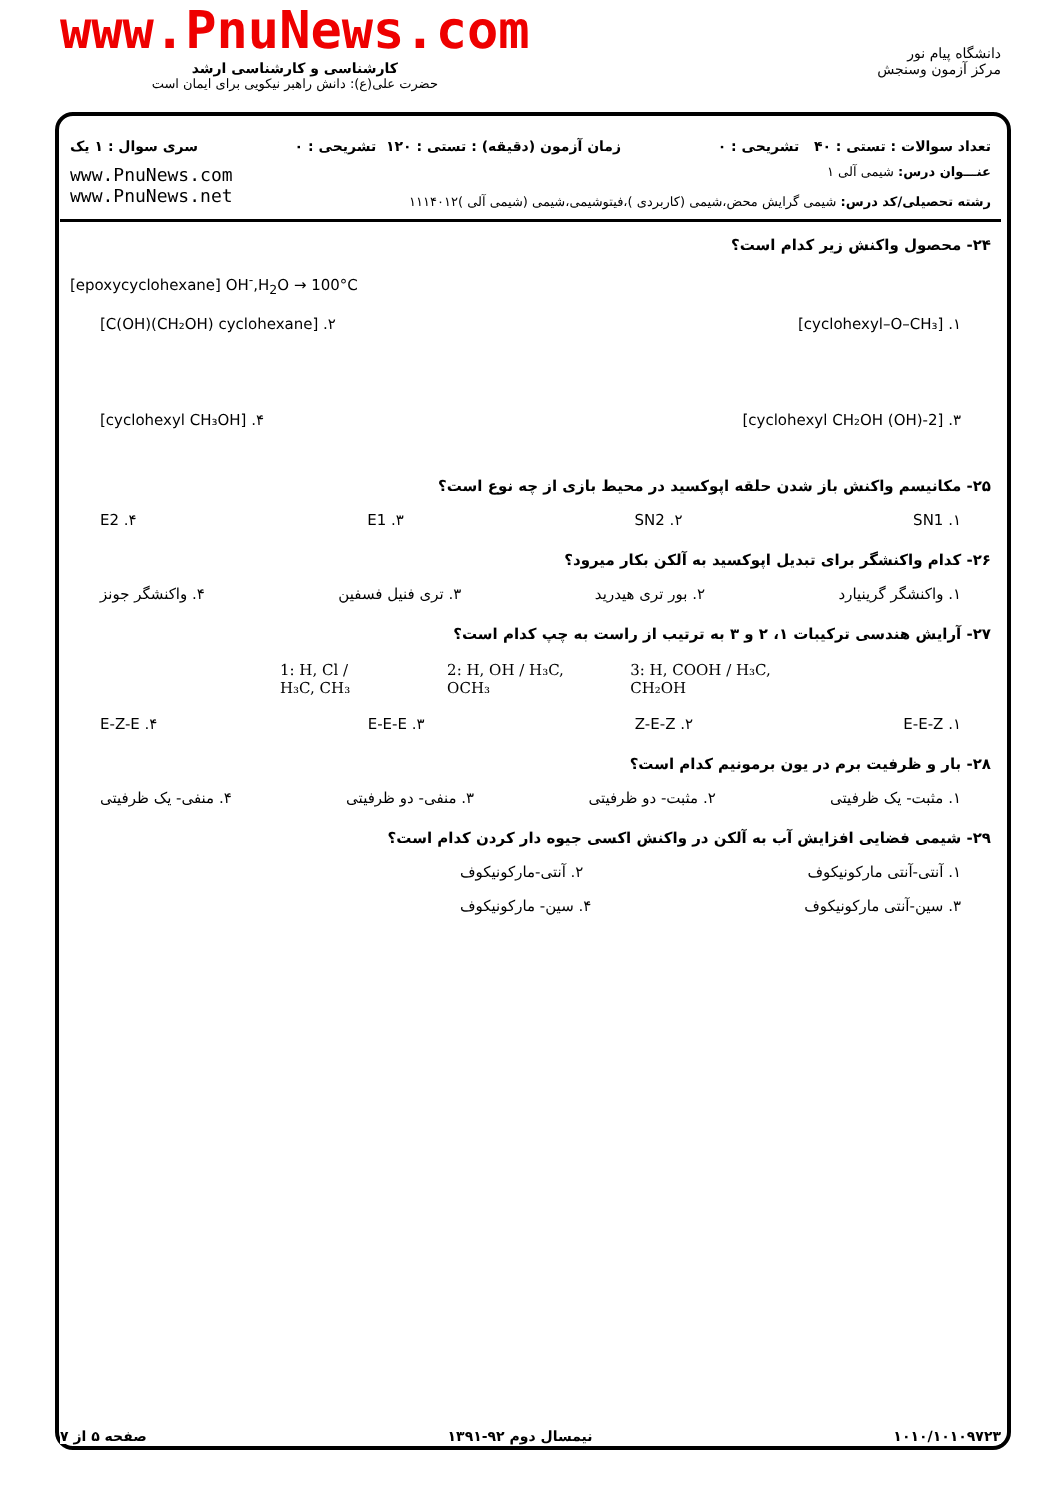www.PnuNews.com
کارشناسی و کارشناسی ارشد
حضرت علی(ع): دانش راهبر نیکویی برای ایمان است
دانشگاه پیام نور
مرکز آزمون وسنجش
تعداد سوالات : تستی : ۴۰ تشریحی : ۰ زمان آزمون (دقیقه) : تستی : ۱۲۰ تشریحی : ۰ سری سوال : ۱ یک
عنـــوان درس: شیمی آلی ۱
رشته تحصیلی/کد درس: شیمی گرایش محض،شیمی (کاربردی )،فیتوشیمی،شیمی (شیمی آلی )۱۱۱۴۰۱۲
www.PnuNews.com
www.PnuNews.net
۲۴- محصول واکنش زیر کدام است؟
[epoxycyclohexane] OH<sup>-</sup>,H<sub>2</sub>O → 100°C
۱. [cyclohexyl–O–CH₃] ۲. [C(OH)(CH₂OH) cyclohexane]
۳. [2-(OH) cyclohexyl CH₂OH] ۴. [cyclohexyl CH₃OH]
۲۵- مکانیسم واکنش باز شدن حلقه اپوکسید در محیط بازی از چه نوع است؟
SN1 .۱ SN2 .۲ E1 .۳ E2 .۴
۲۶- کدام واکنشگر برای تبدیل اپوکسید به آلکن بکار میرود؟
۱. واکنشگر گرینیارد ۲. بور تری هیدرید ۳. تری فنیل فسفین ۴. واکنشگر جونز
۲۷- آرایش هندسی ترکیبات ۱، ۲ و ۳ به ترتیب از راست به چپ کدام است؟
1: H, Cl / H₃C, CH₃ 2: H, OH / H₃C, OCH₃ 3: H, COOH / H₃C, CH₂OH
E-E-Z .۱ Z-E-Z .۲ E-E-E .۳ E-Z-E .۴
۲۸- بار و ظرفیت برم در یون برمونیم کدام است؟
۱. مثبت- یک ظرفیتی ۲. مثبت- دو ظرفیتی ۳. منفی- دو ظرفیتی ۴. منفی- یک ظرفیتی
۲۹- شیمی فضایی افزایش آب به آلکن در واکنش اکسی جیوه دار کردن کدام است؟
۱. آنتی-آنتی مارکونیکوف ۲. آنتی-مارکونیکوف
۳. سین-آنتی مارکونیکوف ۴. سین- مارکونیکوف
۱۰۱۰/۱۰۱۰۹۷۲۳ نیمسال دوم ۹۲-۱۳۹۱ صفحه ۵ از ۷